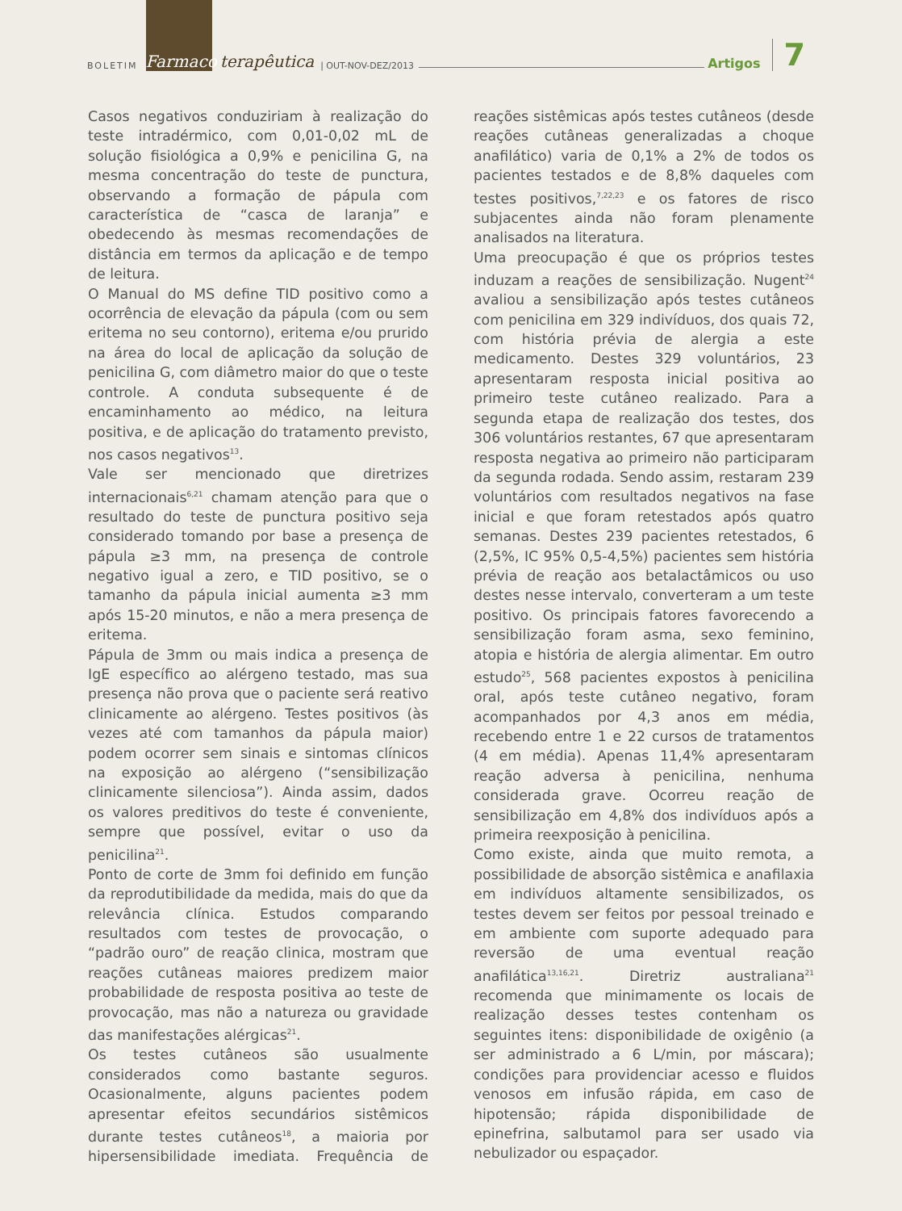BOLETIM Farmaco terapêutica | OUT-NOV-DEZ/2013 Artigos 7
Casos negativos conduziriam à realização do teste intradérmico, com 0,01-0,02 mL de solução fisiológica a 0,9% e penicilina G, na mesma concentração do teste de punctura, observando a formação de pápula com característica de “casca de laranja” e obedecendo às mesmas recomendações de distância em termos da aplicação e de tempo de leitura.
O Manual do MS define TID positivo como a ocorrência de elevação da pápula (com ou sem eritema no seu contorno), eritema e/ou prurido na área do local de aplicação da solução de penicilina G, com diâmetro maior do que o teste controle. A conduta subsequente é de encaminhamento ao médico, na leitura positiva, e de aplicação do tratamento previsto, nos casos negativos<sup>13</sup>.
Vale ser mencionado que diretrizes internacionais<sup>6,21</sup> chamam atenção para que o resultado do teste de punctura positivo seja considerado tomando por base a presença de pápula ≥3 mm, na presença de controle negativo igual a zero, e TID positivo, se o tamanho da pápula inicial aumenta ≥3 mm após 15-20 minutos, e não a mera presença de eritema.
Pápula de 3mm ou mais indica a presença de IgE específico ao alérgeno testado, mas sua presença não prova que o paciente será reativo clinicamente ao alérgeno. Testes positivos (às vezes até com tamanhos da pápula maior) podem ocorrer sem sinais e sintomas clínicos na exposição ao alérgeno (“sensibilização clinicamente silenciosa”). Ainda assim, dados os valores preditivos do teste é conveniente, sempre que possível, evitar o uso da penicilina<sup>21</sup>.
Ponto de corte de 3mm foi definido em função da reprodutibilidade da medida, mais do que da relevância clínica. Estudos comparando resultados com testes de provocação, o “padrão ouro” de reação clinica, mostram que reações cutâneas maiores predizem maior probabilidade de resposta positiva ao teste de provocação, mas não a natureza ou gravidade das manifestações alérgicas<sup>21</sup>.
Os testes cutâneos são usualmente considerados como bastante seguros. Ocasionalmente, alguns pacientes podem apresentar efeitos secundários sistêmicos durante testes cutâneos<sup>18</sup>, a maioria por hipersensibilidade imediata. Frequência de reações sistêmicas após testes cutâneos (desde reações cutâneas generalizadas a choque anafilático) varia de 0,1% a 2% de todos os pacientes testados e de 8,8% daqueles com testes positivos,<sup>7,22,23</sup> e os fatores de risco subjacentes ainda não foram plenamente analisados na literatura.
Uma preocupação é que os próprios testes induzam a reações de sensibilização. Nugent<sup>24</sup> avaliou a sensibilização após testes cutâneos com penicilina em 329 indivíduos, dos quais 72, com história prévia de alergia a este medicamento. Destes 329 voluntários, 23 apresentaram resposta inicial positiva ao primeiro teste cutâneo realizado. Para a segunda etapa de realização dos testes, dos 306 voluntários restantes, 67 que apresentaram resposta negativa ao primeiro não participaram da segunda rodada. Sendo assim, restaram 239 voluntários com resultados negativos na fase inicial e que foram retestados após quatro semanas. Destes 239 pacientes retestados, 6 (2,5%, IC 95% 0,5-4,5%) pacientes sem história prévia de reação aos betalactâmicos ou uso destes nesse intervalo, converteram a um teste positivo. Os principais fatores favorecendo a sensibilização foram asma, sexo feminino, atopia e história de alergia alimentar. Em outro estudo<sup>25</sup>, 568 pacientes expostos à penicilina oral, após teste cutâneo negativo, foram acompanhados por 4,3 anos em média, recebendo entre 1 e 22 cursos de tratamentos (4 em média). Apenas 11,4% apresentaram reação adversa à penicilina, nenhuma considerada grave. Ocorreu reação de sensibilização em 4,8% dos indivíduos após a primeira reexposição à penicilina.
Como existe, ainda que muito remota, a possibilidade de absorção sistêmica e anafilaxia em indivíduos altamente sensibilizados, os testes devem ser feitos por pessoal treinado e em ambiente com suporte adequado para reversão de uma eventual reação anafilática<sup>13,16,21</sup>. Diretriz australiana<sup>21</sup> recomenda que minimamente os locais de realização desses testes contenham os seguintes itens: disponibilidade de oxigênio (a ser administrado a 6 L/min, por máscara); condições para providenciar acesso e fluidos venosos em infusão rápida, em caso de hipotensão; rápida disponibilidade de epinefrina, salbutamol para ser usado via nebulizador ou espaçador.